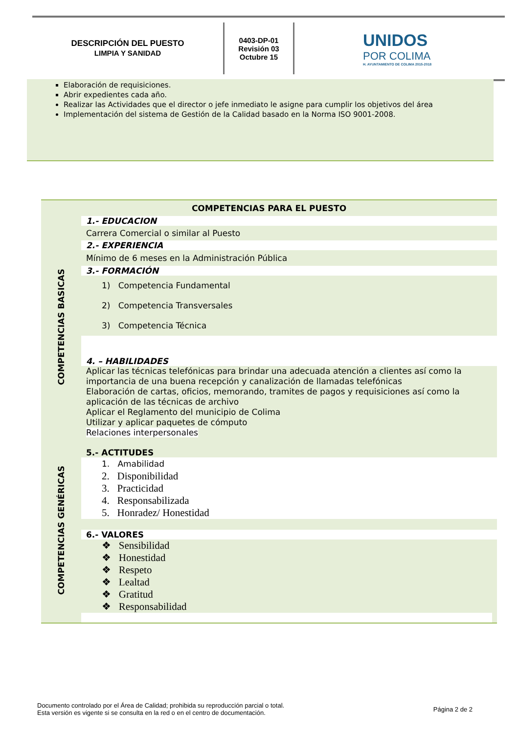DESCRIPCIÓN DEL PUESTO
LIMPIA Y SANIDAD
0403-DP-01
Revisión 03
Octubre 15
UNIDOS
POR COLIMA
H. AYUNTAMIENTO DE COLIMA 2015-2018
Elaboración de requisiciones.
Abrir expedientes cada año.
Realizar las Actividades que el director o jefe inmediato le asigne para cumplir los objetivos del área
Implementación del sistema de Gestión de la Calidad basado en la Norma ISO 9001-2008.
| COMPETENCIAS PARA EL PUESTO | |
| COMPETENCIAS BASICAS | 1.- EDUCACION |
| | Carrera Comercial o similar al Puesto |
| | 2.- EXPERIENCIA |
| | Mínimo de 6 meses en la Administración Pública |
| | 3.- FORMACIÓN |
| | 1) Competencia Fundamental 2) Competencia Transversales 3) Competencia Técnica |
| | 4. – HABILIDADES |
| | Aplicar las técnicas telefónicas para brindar una adecuada atención a clientes así como la importancia de una buena recepción y canalización de llamadas telefónicas Elaboración de cartas, oficios, memorando, tramites de pagos y requisiciones así como la aplicación de las técnicas de archivo Aplicar el Reglamento del municipio de Colima Utilizar y aplicar paquetes de cómputo Relaciones interpersonales |
| COMPETENCIAS GENÉRICAS | 5.- ACTITUDES |
| | 1. Amabilidad 2. Disponibilidad 3. Practicidad 4. Responsabilizada 5. Honradez/ Honestidad |
| | 6.- VALORES |
| | ❖ Sensibilidad ❖ Honestidad ❖ Respeto ❖ Lealtad ❖ Gratitud ❖ Responsabilidad |
Documento controlado por el Área de Calidad; prohibida su reproducción parcial o total.
Esta versión es vigente si se consulta en la red o en el centro de documentación.
Página 2 de 2